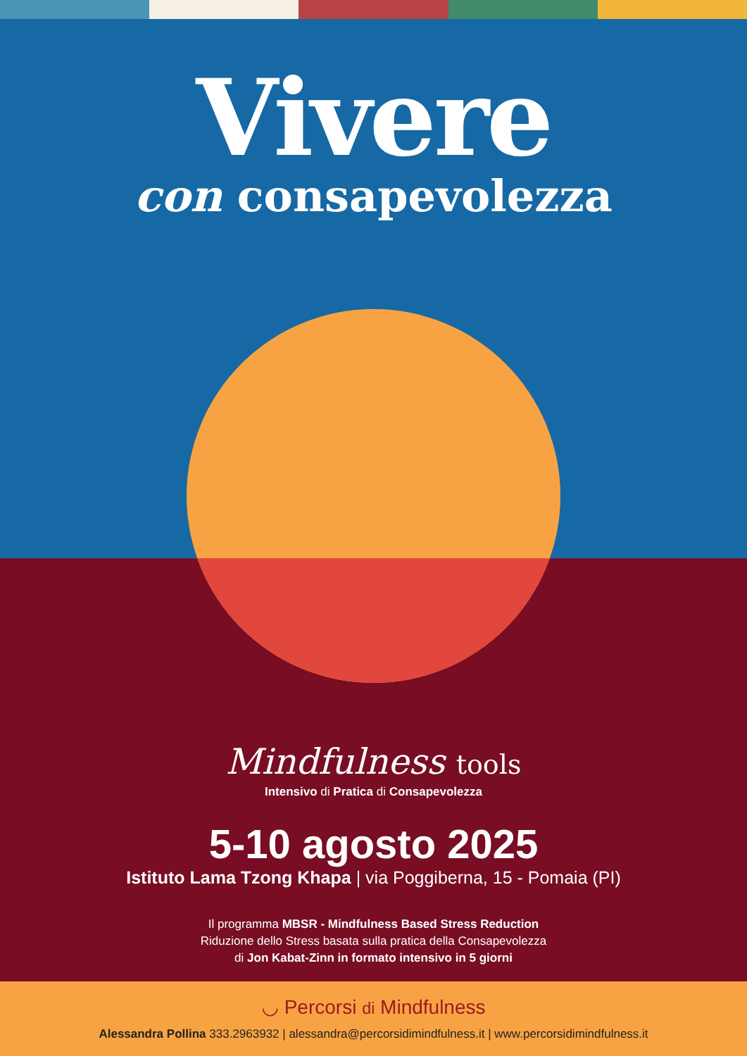Vivere
con consapevolezza
Mindfulness tools
Intensivo di Pratica di Consapevolezza
5-10 agosto 2025
Istituto Lama Tzong Khapa | via Poggiberna, 15 - Pomaia (PI)
Il programma MBSR - Mindfulness Based Stress Reduction
Riduzione dello Stress basata sulla pratica della Consapevolezza
di Jon Kabat-Zinn in formato intensivo in 5 giorni
◡ Percorsi di Mindfulness
Alessandra Pollina 333.2963932 | alessandra@percorsidimindfulness.it | www.percorsidimindfulness.it